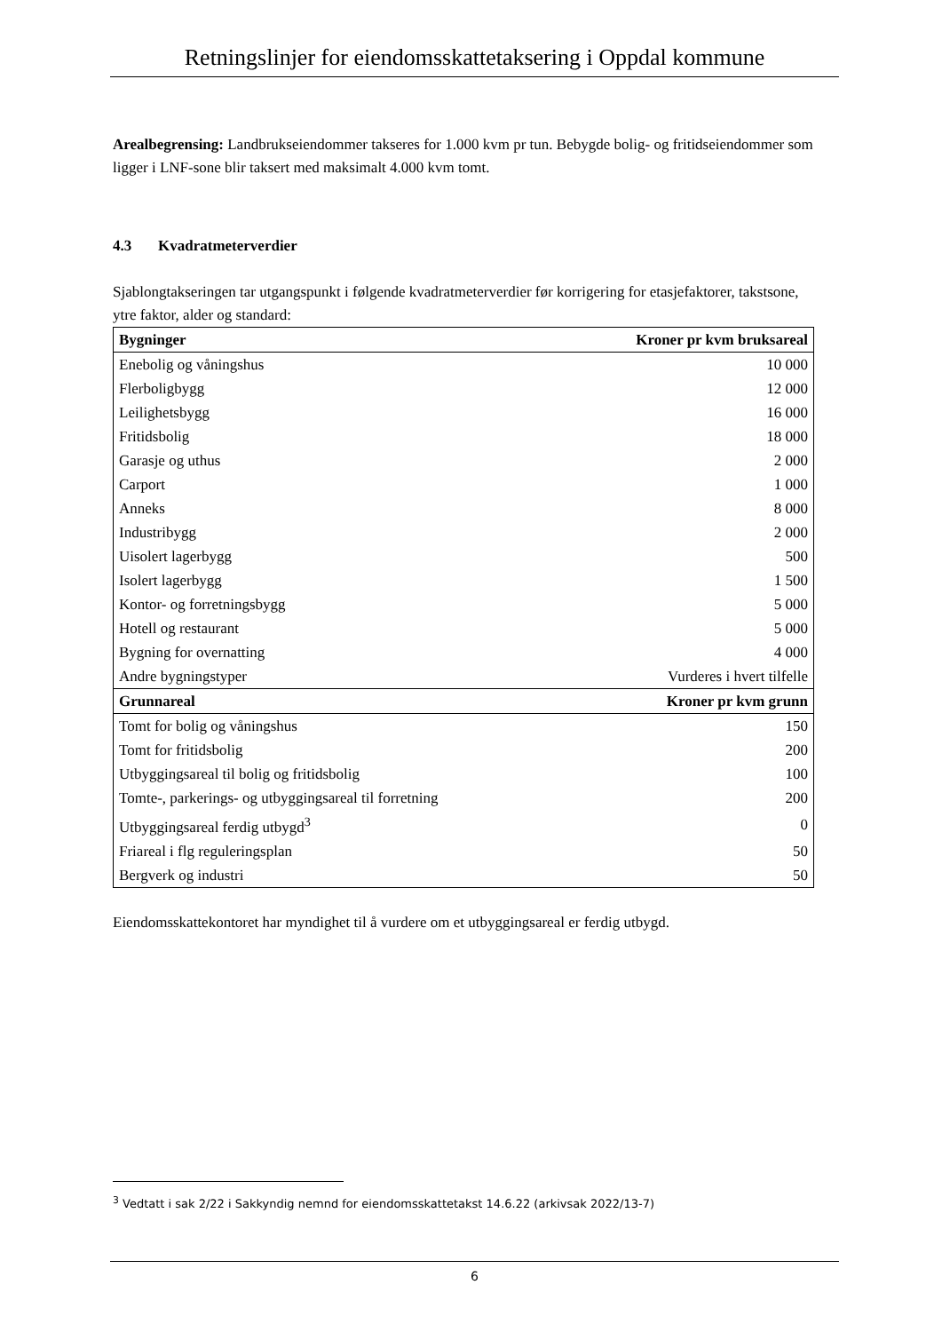Retningslinjer for eiendomsskattetaksering i Oppdal kommune
Arealbegrensing: Landbrukseiendommer takseres for 1.000 kvm pr tun. Bebygde bolig- og fritidseiendommer som ligger i LNF-sone blir taksert med maksimalt 4.000 kvm tomt.
4.3 Kvadratmeterverdier
Sjablongtakseringen tar utgangspunkt i følgende kvadratmeterverdier før korrigering for etasjefaktorer, takstsone, ytre faktor, alder og standard:
| Bygninger | Kroner pr kvm bruksareal |
| --- | --- |
| Enebolig og våningshus | 10 000 |
| Flerboligbygg | 12 000 |
| Leilighetsbygg | 16 000 |
| Fritidsbolig | 18 000 |
| Garasje og uthus | 2 000 |
| Carport | 1 000 |
| Anneks | 8 000 |
| Industribygg | 2 000 |
| Uisolert lagerbygg | 500 |
| Isolert lagerbygg | 1 500 |
| Kontor- og forretningsbygg | 5 000 |
| Hotell og restaurant | 5 000 |
| Bygning for overnatting | 4 000 |
| Andre bygningstyper | Vurderes i hvert tilfelle |
| Grunnareal | Kroner pr kvm grunn |
| Tomt for bolig og våningshus | 150 |
| Tomt for fritidsbolig | 200 |
| Utbyggingsareal til bolig og fritidsbolig | 100 |
| Tomte-, parkerings- og utbyggingsareal til forretning | 200 |
| Utbyggingsareal ferdig utbygd<sup>3</sup> | 0 |
| Friareal i flg reguleringsplan | 50 |
| Bergverk og industri | 50 |
Eiendomsskattekontoret har myndighet til å vurdere om et utbyggingsareal er ferdig utbygd.
<sup>3</sup> Vedtatt i sak 2/22 i Sakkyndig nemnd for eiendomsskattetakst 14.6.22 (arkivsak 2022/13-7)
6